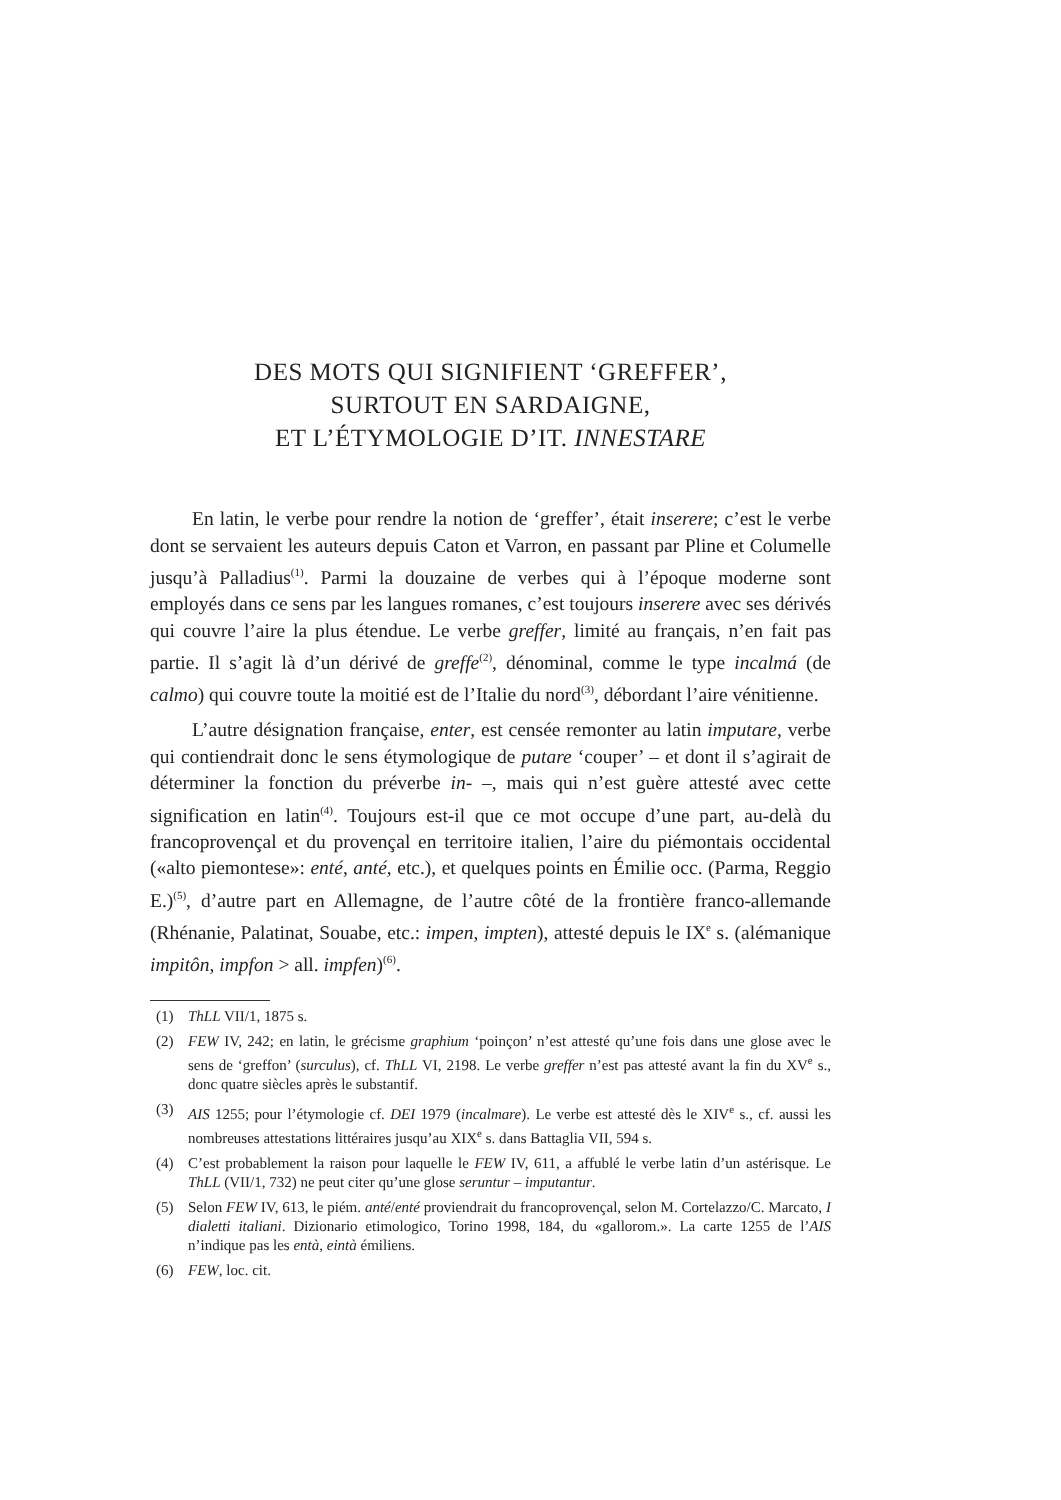DES MOTS QUI SIGNIFIENT ‘GREFFER’,
SURTOUT EN SARDAIGNE,
ET L’ÉTYMOLOGIE D’IT. INNESTARE
En latin, le verbe pour rendre la notion de ‘greffer’, était inserere; c’est le verbe dont se servaient les auteurs depuis Caton et Varron, en passant par Pline et Columelle jusqu’à Palladius<sup>(1)</sup>. Parmi la douzaine de verbes qui à l’époque moderne sont employés dans ce sens par les langues romanes, c’est toujours inserere avec ses dérivés qui couvre l’aire la plus étendue. Le verbe greffer, limité au français, n’en fait pas partie. Il s’agit là d’un dérivé de greffe<sup>(2)</sup>, dénominal, comme le type incalmá (de calmo) qui couvre toute la moitié est de l’Italie du nord<sup>(3)</sup>, débordant l’aire vénitienne.
L’autre désignation française, enter, est censée remonter au latin imputare, verbe qui contiendrait donc le sens étymologique de putare ‘couper’ – et dont il s’agirait de déterminer la fonction du préverbe in- –, mais qui n’est guère attesté avec cette signification en latin<sup>(4)</sup>. Toujours est-il que ce mot occupe d’une part, au-delà du francoprovençal et du provençal en territoire italien, l’aire du piémontais occidental («alto piemontese»: enté, anté, etc.), et quelques points en Émilie occ. (Parma, Reggio E.)<sup>(5)</sup>, d’autre part en Allemagne, de l’autre côté de la frontière franco-allemande (Rhénanie, Palatinat, Souabe, etc.: impen, impten), attesté depuis le IX<sup>e</sup> s. (alémanique impitôn, impfon > all. impfen)<sup>(6)</sup>.
(1) ThLL VII/1, 1875 s.
(2) FEW IV, 242; en latin, le grécisme graphium ‘poinçon’ n’est attesté qu’une fois dans une glose avec le sens de ‘greffon’ (surculus), cf. ThLL VI, 2198. Le verbe greffer n’est pas attesté avant la fin du XV<sup>e</sup> s., donc quatre siècles après le substantif.
(3) AIS 1255; pour l’étymologie cf. DEI 1979 (incalmare). Le verbe est attesté dès le XIV<sup>e</sup> s., cf. aussi les nombreuses attestations littéraires jusqu’au XIX<sup>e</sup> s. dans Battaglia VII, 594 s.
(4) C’est probablement la raison pour laquelle le FEW IV, 611, a affublé le verbe latin d’un astérisque. Le ThLL (VII/1, 732) ne peut citer qu’une glose seruntur – imputantur.
(5) Selon FEW IV, 613, le piém. anté/enté proviendrait du francoprovençal, selon M. Cortelazzo/C. Marcato, I dialetti italiani. Dizionario etimologico, Torino 1998, 184, du «gallorom.». La carte 1255 de l’AIS n’indique pas les entà, eintà émiliens.
(6) FEW, loc. cit.